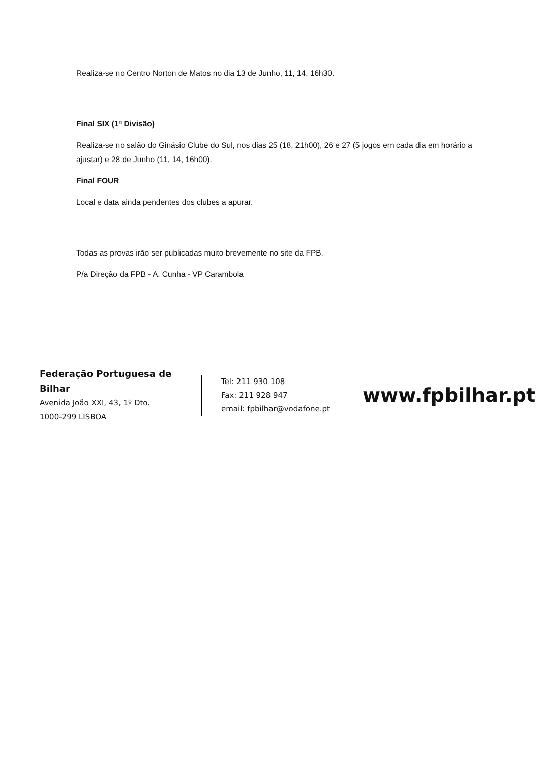Realiza-se no Centro Norton de Matos no dia 13 de Junho, 11, 14, 16h30.
Final SIX (1ª Divisão)
Realiza-se no salão do Ginásio Clube do Sul, nos dias 25 (18, 21h00), 26 e 27 (5 jogos em cada dia em horário a ajustar) e 28 de Junho (11, 14, 16h00).
Final FOUR
Local e data ainda pendentes dos clubes a apurar.
Todas as provas irão ser publicadas muito brevemente no site da FPB.
P/a Direção da FPB - A. Cunha - VP Carambola
Federação Portuguesa de Bilhar
Avenida João XXI, 43, 1º Dto.
1000-299 LISBOA
Tel: 211 930 108
Fax: 211 928 947
email: fpbilhar@vodafone.pt
www.fpbilhar.pt